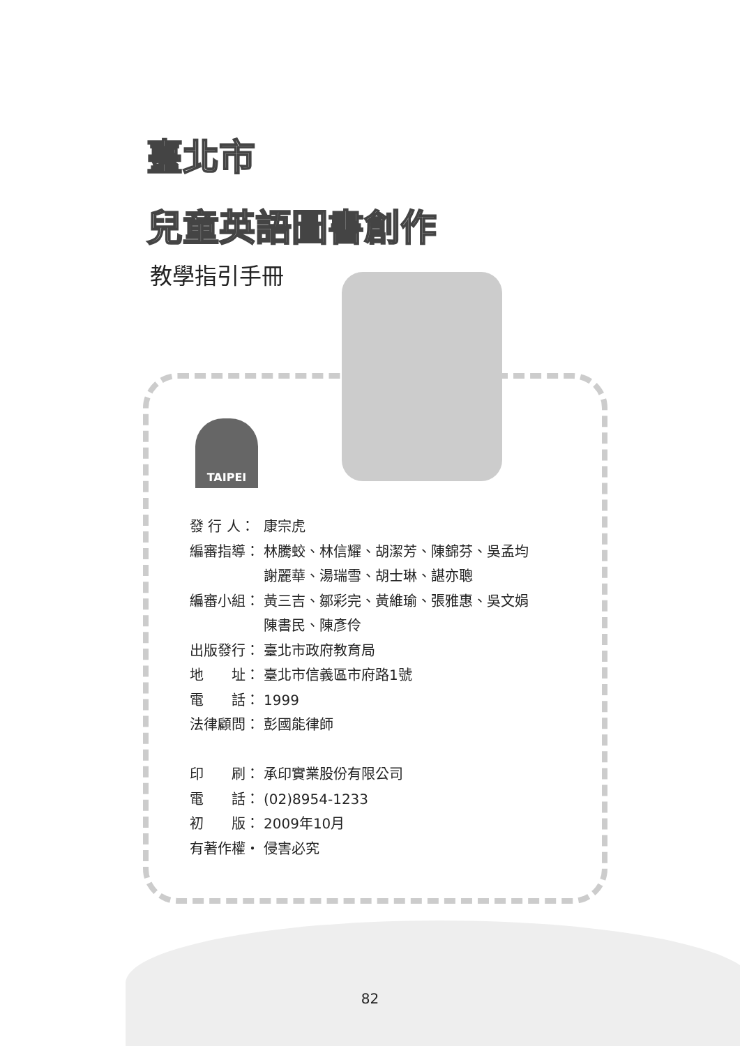臺北市
兒童英語圖書創作
教學指引手冊
TAIPEI
發 行 人： 康宗虎
編審指導： 林騰蛟、林信耀、胡潔芳、陳錦芬、吳孟均
謝麗華、湯瑞雪、胡士琳、諶亦聰
編審小組： 黃三吉、鄒彩完、黃維瑜、張雅惠、吳文娟
陳書民、陳彥伶
出版發行： 臺北市政府教育局
地　　址： 臺北市信義區市府路1號
電　　話： 1999
法律顧問： 彭國能律師
印　　刷： 承印實業股份有限公司
電　　話： (02)8954-1233
初　　版： 2009年10月
有著作權・ 侵害必究
82